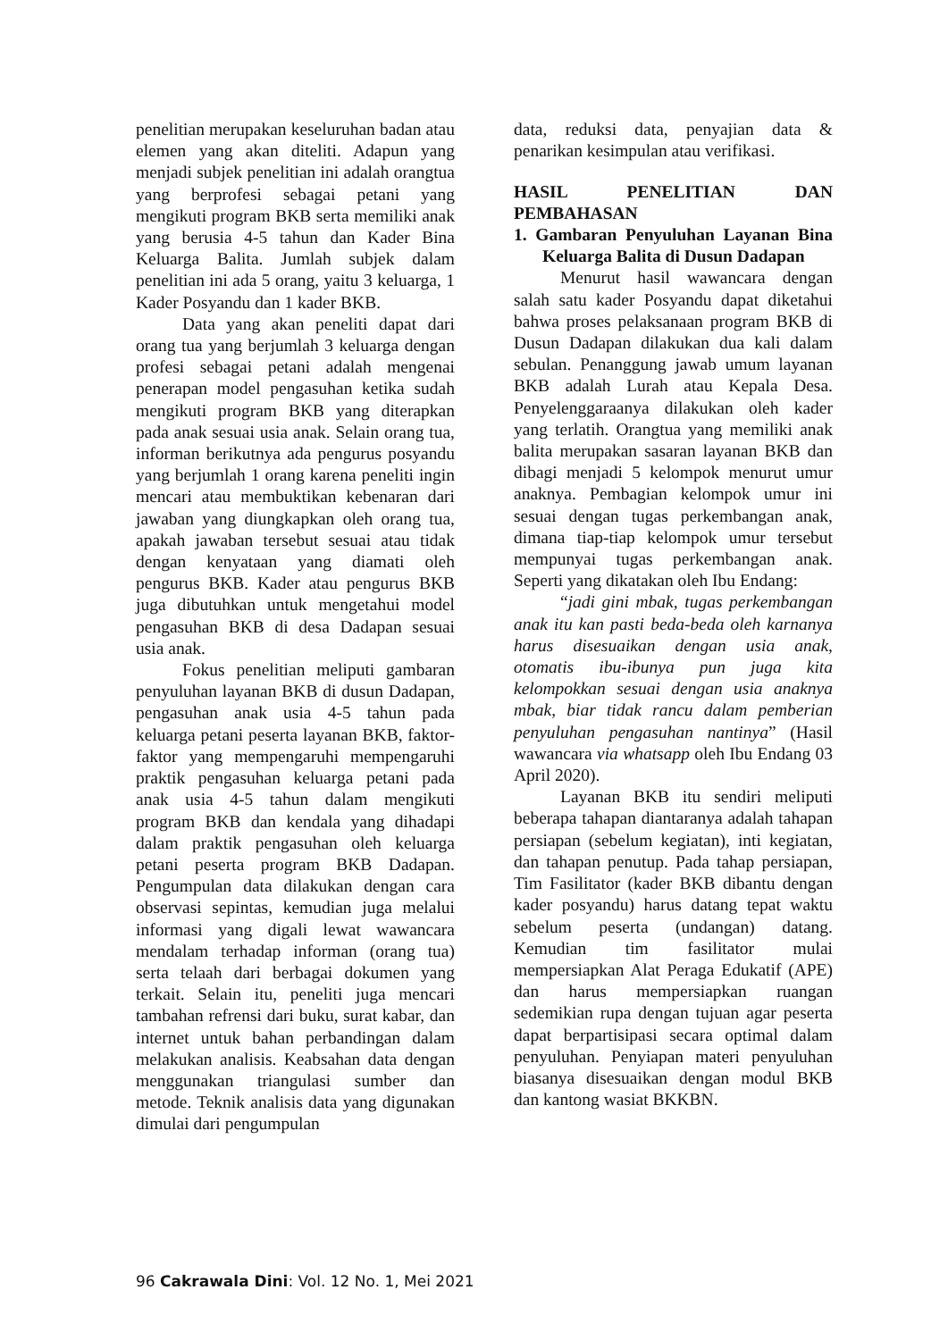penelitian merupakan keseluruhan badan atau elemen yang akan diteliti. Adapun yang menjadi subjek penelitian ini adalah orangtua yang berprofesi sebagai petani yang mengikuti program BKB serta memiliki anak yang berusia 4-5 tahun dan Kader Bina Keluarga Balita. Jumlah subjek dalam penelitian ini ada 5 orang, yaitu 3 keluarga, 1 Kader Posyandu dan 1 kader BKB.
Data yang akan peneliti dapat dari orang tua yang berjumlah 3 keluarga dengan profesi sebagai petani adalah mengenai penerapan model pengasuhan ketika sudah mengikuti program BKB yang diterapkan pada anak sesuai usia anak. Selain orang tua, informan berikutnya ada pengurus posyandu yang berjumlah 1 orang karena peneliti ingin mencari atau membuktikan kebenaran dari jawaban yang diungkapkan oleh orang tua, apakah jawaban tersebut sesuai atau tidak dengan kenyataan yang diamati oleh pengurus BKB. Kader atau pengurus BKB juga dibutuhkan untuk mengetahui model pengasuhan BKB di desa Dadapan sesuai usia anak.
Fokus penelitian meliputi gambaran penyuluhan layanan BKB di dusun Dadapan, pengasuhan anak usia 4-5 tahun pada keluarga petani peserta layanan BKB, faktor-faktor yang mempengaruhi mempengaruhi praktik pengasuhan keluarga petani pada anak usia 4-5 tahun dalam mengikuti program BKB dan kendala yang dihadapi dalam praktik pengasuhan oleh keluarga petani peserta program BKB Dadapan. Pengumpulan data dilakukan dengan cara observasi sepintas, kemudian juga melalui informasi yang digali lewat wawancara mendalam terhadap informan (orang tua) serta telaah dari berbagai dokumen yang terkait. Selain itu, peneliti juga mencari tambahan refrensi dari buku, surat kabar, dan internet untuk bahan perbandingan dalam melakukan analisis. Keabsahan data dengan menggunakan triangulasi sumber dan metode. Teknik analisis data yang digunakan dimulai dari pengumpulan
data, reduksi data, penyajian data & penarikan kesimpulan atau verifikasi.
HASIL PENELITIAN DAN PEMBAHASAN
1. Gambaran Penyuluhan Layanan Bina Keluarga Balita di Dusun Dadapan
Menurut hasil wawancara dengan salah satu kader Posyandu dapat diketahui bahwa proses pelaksanaan program BKB di Dusun Dadapan dilakukan dua kali dalam sebulan. Penanggung jawab umum layanan BKB adalah Lurah atau Kepala Desa. Penyelenggaraanya dilakukan oleh kader yang terlatih. Orangtua yang memiliki anak balita merupakan sasaran layanan BKB dan dibagi menjadi 5 kelompok menurut umur anaknya. Pembagian kelompok umur ini sesuai dengan tugas perkembangan anak, dimana tiap-tiap kelompok umur tersebut mempunyai tugas perkembangan anak. Seperti yang dikatakan oleh Ibu Endang:
“jadi gini mbak, tugas perkembangan anak itu kan pasti beda-beda oleh karnanya harus disesuaikan dengan usia anak, otomatis ibu-ibunya pun juga kita kelompokkan sesuai dengan usia anaknya mbak, biar tidak rancu dalam pemberian penyuluhan pengasuhan nantinya” (Hasil wawancara via whatsapp oleh Ibu Endang 03 April 2020).
Layanan BKB itu sendiri meliputi beberapa tahapan diantaranya adalah tahapan persiapan (sebelum kegiatan), inti kegiatan, dan tahapan penutup. Pada tahap persiapan, Tim Fasilitator (kader BKB dibantu dengan kader posyandu) harus datang tepat waktu sebelum peserta (undangan) datang. Kemudian tim fasilitator mulai mempersiapkan Alat Peraga Edukatif (APE) dan harus mempersiapkan ruangan sedemikian rupa dengan tujuan agar peserta dapat berpartisipasi secara optimal dalam penyuluhan. Penyiapan materi penyuluhan biasanya disesuaikan dengan modul BKB dan kantong wasiat BKKBN.
96 Cakrawala Dini: Vol. 12 No. 1, Mei 2021